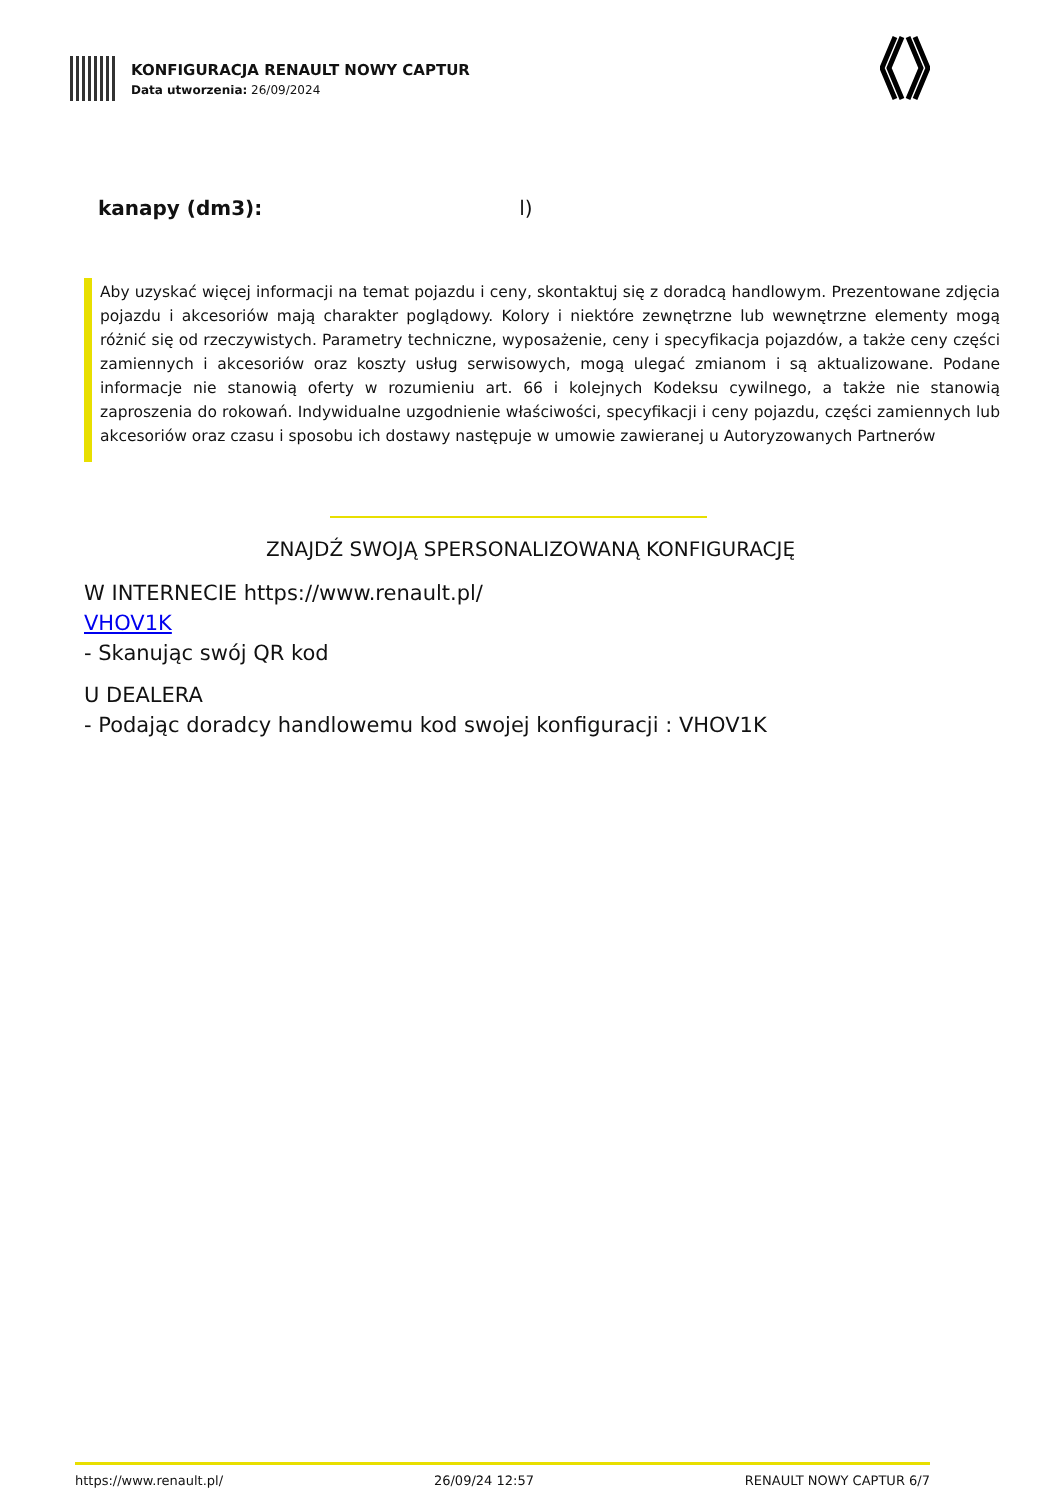KONFIGURACJA RENAULT NOWY CAPTUR
Data utworzenia: 26/09/2024
kanapy (dm3): l)
Aby uzyskać więcej informacji na temat pojazdu i ceny, skontaktuj się z doradcą handlowym. Prezentowane zdjęcia pojazdu i akcesoriów mają charakter poglądowy. Kolory i niektóre zewnętrzne lub wewnętrzne elementy mogą różnić się od rzeczywistych. Parametry techniczne, wyposażenie, ceny i specyfikacja pojazdów, a także ceny części zamiennych i akcesoriów oraz koszty usług serwisowych, mogą ulegać zmianom i są aktualizowane. Podane informacje nie stanowią oferty w rozumieniu art. 66 i kolejnych Kodeksu cywilnego, a także nie stanowią zaproszenia do rokowań. Indywidualne uzgodnienie właściwości, specyfikacji i ceny pojazdu, części zamiennych lub akcesoriów oraz czasu i sposobu ich dostawy następuje w umowie zawieranej u Autoryzowanych Partnerów
ZNAJDŹ SWOJĄ SPERSONALIZOWANĄ KONFIGURACJĘ
W INTERNECIE https://www.renault.pl/
VHOV1K
- Skanując swój QR kod
U DEALERA
- Podając doradcy handlowemu kod swojej konfiguracji : VHOV1K
https://www.renault.pl/ 26/09/24 12:57 RENAULT NOWY CAPTUR 6/7